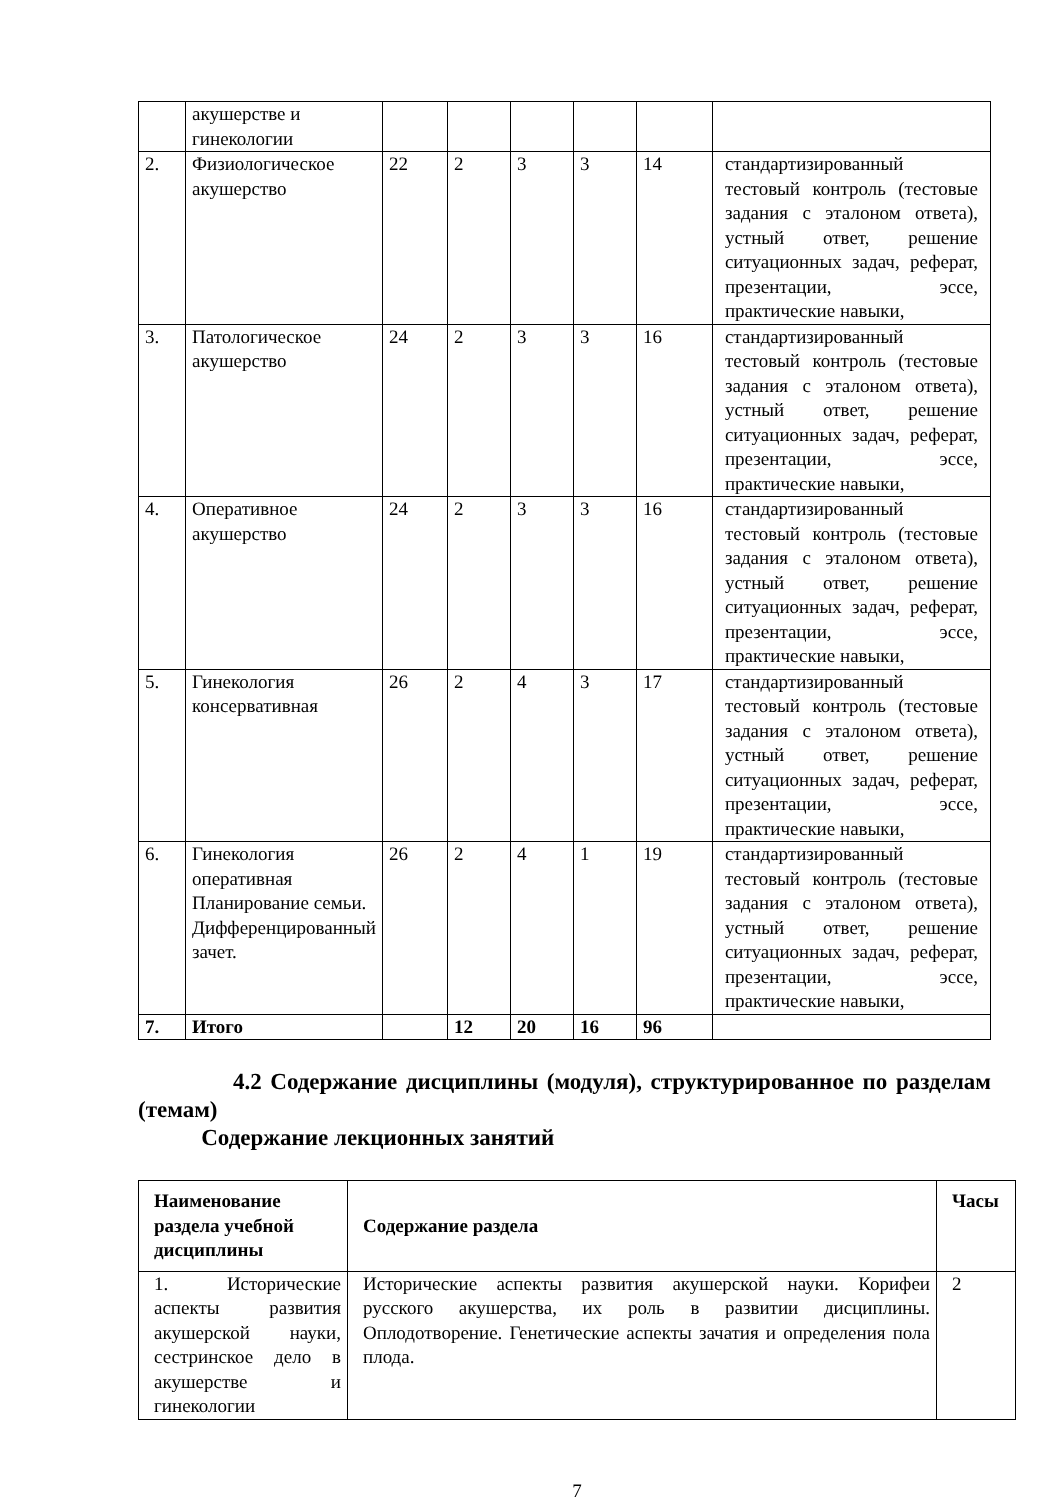| | акушерстве и гинекологии | | | | | | |
| 2. | Физиологическое акушерство | 22 | 2 | 3 | 3 | 14 | стандартизированный тестовый контроль (тестовые задания с эталоном ответа), устный ответ, решение ситуационных задач, реферат, презентации, эссе, практические навыки, |
| 3. | Патологическое акушерство | 24 | 2 | 3 | 3 | 16 | стандартизированный тестовый контроль (тестовые задания с эталоном ответа), устный ответ, решение ситуационных задач, реферат, презентации, эссе, практические навыки, |
| 4. | Оперативное акушерство | 24 | 2 | 3 | 3 | 16 | стандартизированный тестовый контроль (тестовые задания с эталоном ответа), устный ответ, решение ситуационных задач, реферат, презентации, эссе, практические навыки, |
| 5. | Гинекология консервативная | 26 | 2 | 4 | 3 | 17 | стандартизированный тестовый контроль (тестовые задания с эталоном ответа), устный ответ, решение ситуационных задач, реферат, презентации, эссе, практические навыки, |
| 6. | Гинекология оперативная Планирование семьи. Дифференцированный зачет. | 26 | 2 | 4 | 1 | 19 | стандартизированный тестовый контроль (тестовые задания с эталоном ответа), устный ответ, решение ситуационных задач, реферат, презентации, эссе, практические навыки, |
| 7. | Итого | | 12 | 20 | 16 | 96 | |
4.2 Содержание дисциплины (модуля), структурированное по разделам (темам)
Содержание лекционных занятий
| Наименование раздела учебной дисциплины | Содержание раздела | Часы |
| --- | --- | --- |
| 1. Исторические аспекты развития акушерской науки, сестринское дело в акушерстве и гинекологии | Исторические аспекты развития акушерской науки. Корифеи русского акушерства, их роль в развитии дисциплины. Оплодотворение. Генетические аспекты зачатия и определения пола плода. | 2 |
7